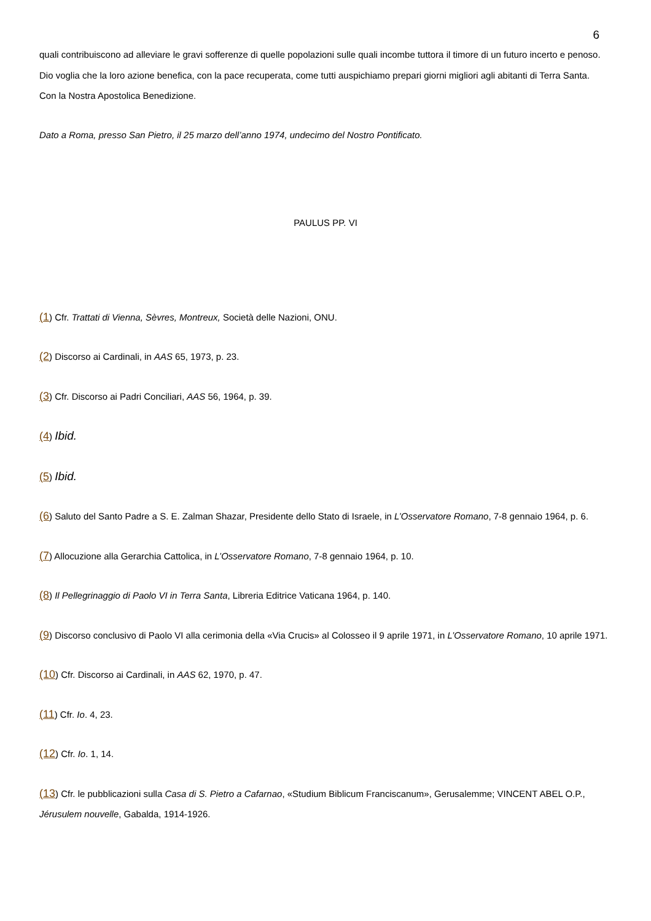6
quali contribuiscono ad alleviare le gravi sofferenze di quelle popolazioni sulle quali incombe tuttora il timore di un futuro incerto e penoso. Dio voglia che la loro azione benefica, con la pace recuperata, come tutti auspichiamo prepari giorni migliori agli abitanti di Terra Santa.
Con la Nostra Apostolica Benedizione.
Dato a Roma, presso San Pietro, il 25 marzo dell’anno 1974, undecimo del Nostro Pontificato.
PAULUS PP. VI
(1) Cfr. Trattati di Vienna, Sèvres, Montreux, Società delle Nazioni, ONU.
(2) Discorso ai Cardinali, in AAS 65, 1973, p. 23.
(3) Cfr. Discorso ai Padri Conciliari, AAS 56, 1964, p. 39.
(4) Ibid.
(5) Ibid.
(6) Saluto del Santo Padre a S. E. Zalman Shazar, Presidente dello Stato di Israele, in L’Osservatore Romano, 7-8 gennaio 1964, p. 6.
(7) Allocuzione alla Gerarchia Cattolica, in L’Osservatore Romano, 7-8 gennaio 1964, p. 10.
(8) Il Pellegrinaggio di Paolo VI in Terra Santa, Libreria Editrice Vaticana 1964, p. 140.
(9) Discorso conclusivo di Paolo VI alla cerimonia della «Via Crucis» al Colosseo il 9 aprile 1971, in L’Osservatore Romano, 10 aprile 1971.
(10) Cfr. Discorso ai Cardinali, in AAS 62, 1970, p. 47.
(11) Cfr. Io. 4, 23.
(12) Cfr. Io. 1, 14.
(13) Cfr. le pubblicazioni sulla Casa di S. Pietro a Cafarnao, «Studium Biblicum Franciscanum», Gerusalemme; VINCENT ABEL O.P., Jérusulem nouvelle, Gabalda, 1914-1926.